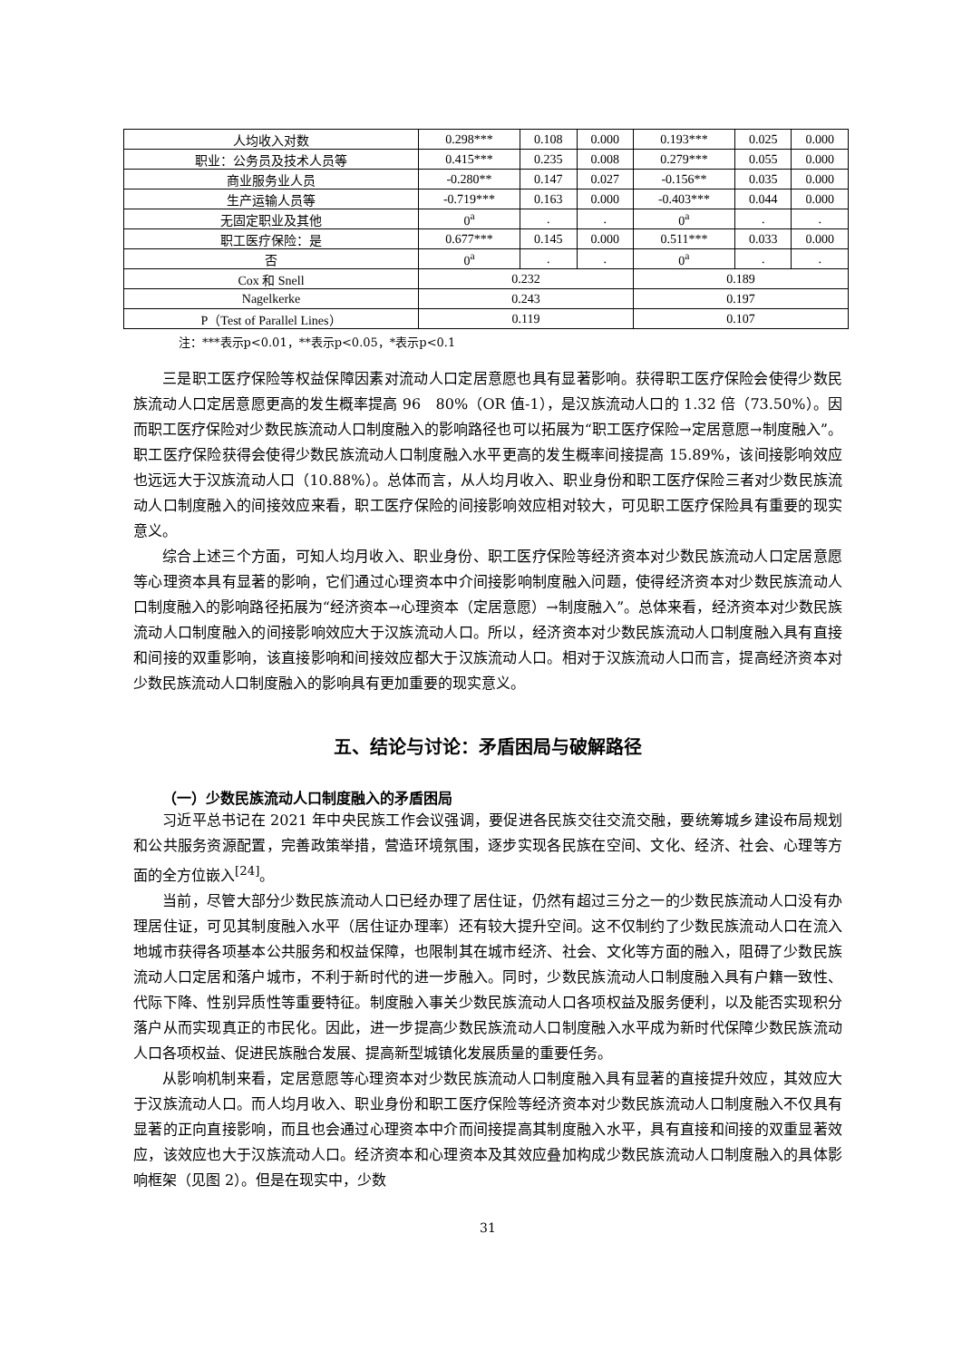| 人均收入对数 | 0.298*** | 0.108 | 0.000 | 0.193*** | 0.025 | 0.000 |
| 职业：公务员及技术人员等 | 0.415*** | 0.235 | 0.008 | 0.279*** | 0.055 | 0.000 |
| 商业服务业人员 | -0.280** | 0.147 | 0.027 | -0.156** | 0.035 | 0.000 |
| 生产运输人员等 | -0.719*** | 0.163 | 0.000 | -0.403*** | 0.044 | 0.000 |
| 无固定职业及其他 | 0<sup>a</sup> | . | . | 0<sup>a</sup> | . | . |
| 职工医疗保险：是 | 0.677*** | 0.145 | 0.000 | 0.511*** | 0.033 | 0.000 |
| 否 | 0<sup>a</sup> | . | . | 0<sup>a</sup> | . | . |
| Cox 和 Snell | 0.232 | | | 0.189 | | |
| Nagelkerke | 0.243 | | | 0.197 | | |
| P（Test of Parallel Lines） | 0.119 | | | 0.107 | | |
注：***表示p<0.01，**表示p<0.05，*表示p<0.1
三是职工医疗保险等权益保障因素对流动人口定居意愿也具有显著影响。获得职工医疗保险会使得少数民族流动人口定居意愿更高的发生概率提高 96　80%（OR 值-1），是汉族流动人口的 1.32 倍（73.50%）。因而职工医疗保险对少数民族流动人口制度融入的影响路径也可以拓展为“职工医疗保险→定居意愿→制度融入”。职工医疗保险获得会使得少数民族流动人口制度融入水平更高的发生概率间接提高 15.89%，该间接影响效应也远远大于汉族流动人口（10.88%）。总体而言，从人均月收入、职业身份和职工医疗保险三者对少数民族流动人口制度融入的间接效应来看，职工医疗保险的间接影响效应相对较大，可见职工医疗保险具有重要的现实意义。
综合上述三个方面，可知人均月收入、职业身份、职工医疗保险等经济资本对少数民族流动人口定居意愿等心理资本具有显著的影响，它们通过心理资本中介间接影响制度融入问题，使得经济资本对少数民族流动人口制度融入的影响路径拓展为“经济资本→心理资本（定居意愿）→制度融入”。总体来看，经济资本对少数民族流动人口制度融入的间接影响效应大于汉族流动人口。所以，经济资本对少数民族流动人口制度融入具有直接和间接的双重影响，该直接影响和间接效应都大于汉族流动人口。相对于汉族流动人口而言，提高经济资本对少数民族流动人口制度融入的影响具有更加重要的现实意义。
五、结论与讨论：矛盾困局与破解路径
（一）少数民族流动人口制度融入的矛盾困局
习近平总书记在 2021 年中央民族工作会议强调，要促进各民族交往交流交融，要统筹城乡建设布局规划和公共服务资源配置，完善政策举措，营造环境氛围，逐步实现各民族在空间、文化、经济、社会、心理等方面的全方位嵌入<sup>[24]</sup>。
当前，尽管大部分少数民族流动人口已经办理了居住证，仍然有超过三分之一的少数民族流动人口没有办理居住证，可见其制度融入水平（居住证办理率）还有较大提升空间。这不仅制约了少数民族流动人口在流入地城市获得各项基本公共服务和权益保障，也限制其在城市经济、社会、文化等方面的融入，阻碍了少数民族流动人口定居和落户城市，不利于新时代的进一步融入。同时，少数民族流动人口制度融入具有户籍一致性、代际下降、性别异质性等重要特征。制度融入事关少数民族流动人口各项权益及服务便利，以及能否实现积分落户从而实现真正的市民化。因此，进一步提高少数民族流动人口制度融入水平成为新时代保障少数民族流动人口各项权益、促进民族融合发展、提高新型城镇化发展质量的重要任务。
从影响机制来看，定居意愿等心理资本对少数民族流动人口制度融入具有显著的直接提升效应，其效应大于汉族流动人口。而人均月收入、职业身份和职工医疗保险等经济资本对少数民族流动人口制度融入不仅具有显著的正向直接影响，而且也会通过心理资本中介而间接提高其制度融入水平，具有直接和间接的双重显著效应，该效应也大于汉族流动人口。经济资本和心理资本及其效应叠加构成少数民族流动人口制度融入的具体影响框架（见图 2）。但是在现实中，少数
31